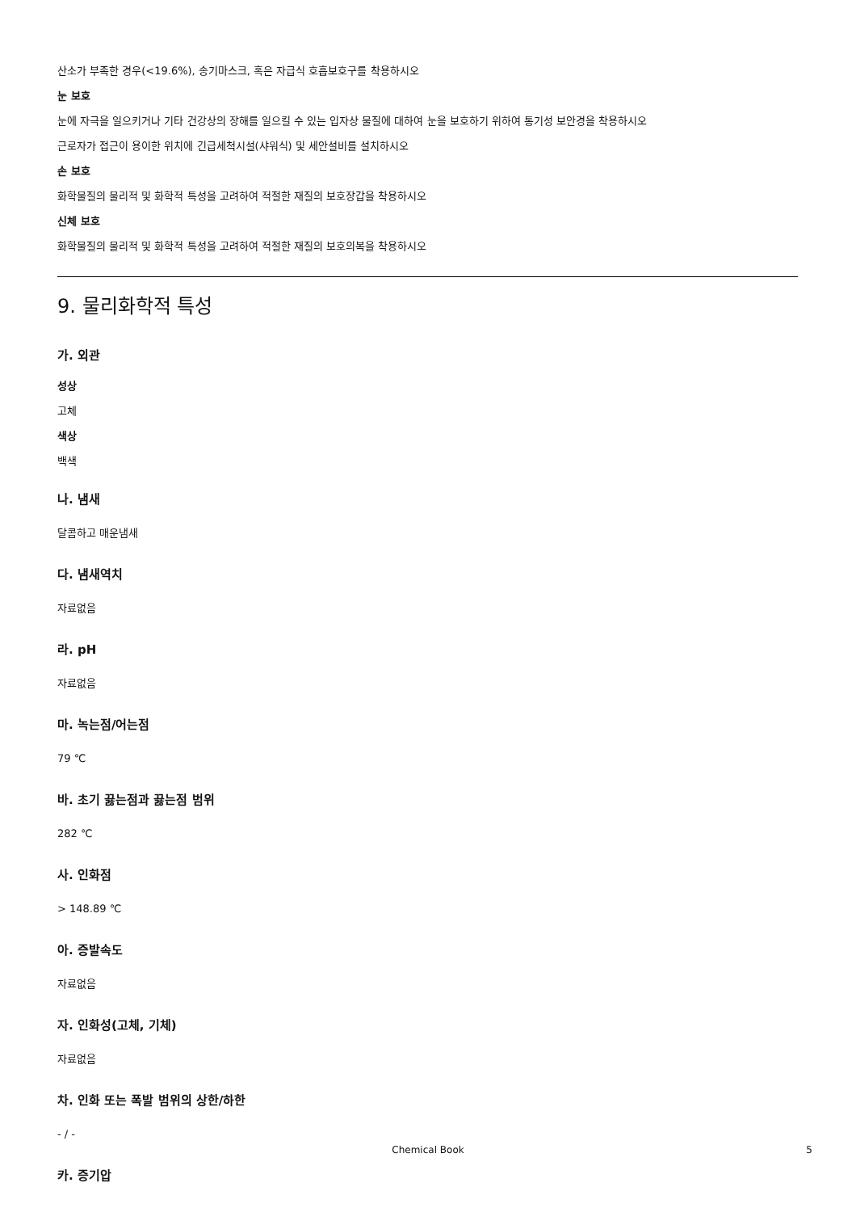산소가 부족한 경우(<19.6%), 송기마스크, 혹은 자급식 호흡보호구를 착용하시오
눈 보호
눈에 자극을 일으키거나 기타 건강상의 장해를 일으킬 수 있는 입자상 물질에 대하여 눈을 보호하기 위하여 통기성 보안경을 착용하시오
근로자가 접근이 용이한 위치에 긴급세척시설(샤워식) 및 세안설비를 설치하시오
손 보호
화학물질의 물리적 및 화학적 특성을 고려하여 적절한 재질의 보호장갑을 착용하시오
신체 보호
화학물질의 물리적 및 화학적 특성을 고려하여 적절한 재질의 보호의복을 착용하시오
9. 물리화학적 특성
가. 외관
성상
고체
색상
백색
나. 냄새
달콤하고 매운냄새
다. 냄새역치
자료없음
라. pH
자료없음
마. 녹는점/어는점
79 ℃
바. 초기 끓는점과 끓는점 범위
282 ℃
사. 인화점
> 148.89 ℃
아. 증발속도
자료없음
자. 인화성(고체, 기체)
자료없음
차. 인화 또는 폭발 범위의 상한/하한
- / -
카. 증기압
Chemical Book 5